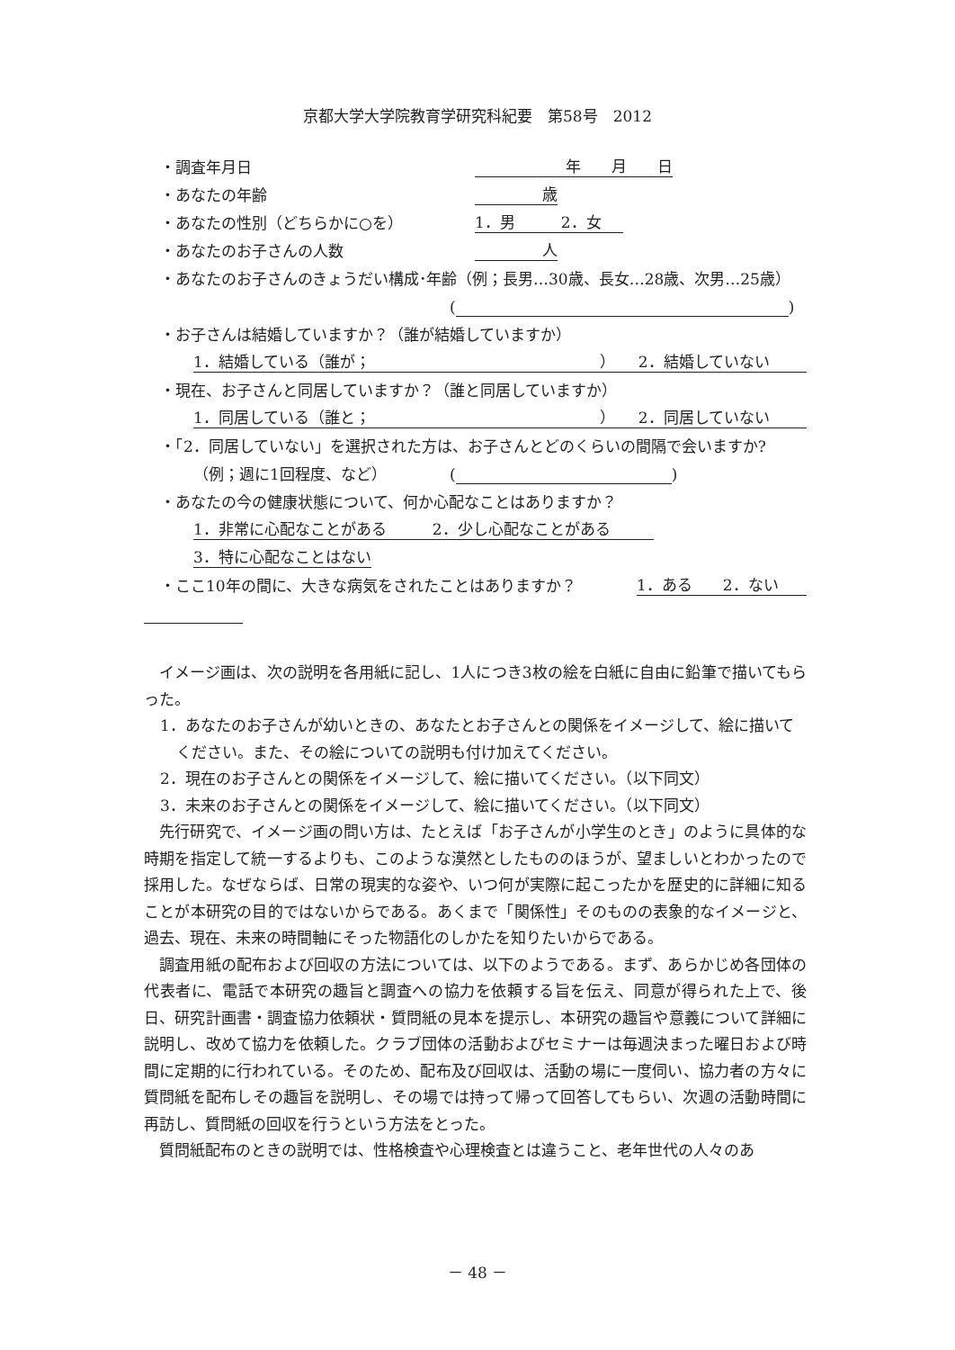京都大学大学院教育学研究科紀要　第58号　2012
・調査年月日 年　　月　　日
・あなたの年齢 歳
・あなたの性別（どちらかに○を） 1．男　　　2．女
・あなたのお子さんの人数 人
・あなたのお子さんのきょうだい構成･年齢（例；長男…30歳、長女…28歳、次男…25歳）
( )
・お子さんは結婚していますか？（誰が結婚していますか）
1．結婚している（誰が；　　　　　　　　　　　　　　　）　　2．結婚していない
・現在、お子さんと同居していますか？（誰と同居していますか）
1．同居している（誰と；　　　　　　　　　　　　　　　）　　2．同居していない
・「2．同居していない」を選択された方は、お子さんとどのくらいの間隔で会いますか?
（例；週に1回程度、など） ( )
・あなたの今の健康状態について、何か心配なことはありますか？
1．非常に心配なことがある　　　2．少し心配なことがある
3．特に心配なことはない
・ここ10年の間に、大きな病気をされたことはありますか？ 1．ある　　2．ない
イメージ画は、次の説明を各用紙に記し、1人につき3枚の絵を白紙に自由に鉛筆で描いてもらった。
1．あなたのお子さんが幼いときの、あなたとお子さんとの関係をイメージして、絵に描いてください。また、その絵についての説明も付け加えてください。
2．現在のお子さんとの関係をイメージして、絵に描いてください。（以下同文）
3．未来のお子さんとの関係をイメージして、絵に描いてください。（以下同文）
先行研究で、イメージ画の問い方は、たとえば「お子さんが小学生のとき」のように具体的な時期を指定して統一するよりも、このような漠然としたもののほうが、望ましいとわかったので採用した。なぜならば、日常の現実的な姿や、いつ何が実際に起こったかを歴史的に詳細に知ることが本研究の目的ではないからである。あくまで「関係性」そのものの表象的なイメージと、過去、現在、未来の時間軸にそった物語化のしかたを知りたいからである。
調査用紙の配布および回収の方法については、以下のようである。まず、あらかじめ各団体の代表者に、電話で本研究の趣旨と調査への協力を依頼する旨を伝え、同意が得られた上で、後日、研究計画書・調査協力依頼状・質問紙の見本を提示し、本研究の趣旨や意義について詳細に説明し、改めて協力を依頼した。クラブ団体の活動およびセミナーは毎週決まった曜日および時間に定期的に行われている。そのため、配布及び回収は、活動の場に一度伺い、協力者の方々に質問紙を配布しその趣旨を説明し、その場では持って帰って回答してもらい、次週の活動時間に再訪し、質問紙の回収を行うという方法をとった。
質問紙配布のときの説明では、性格検査や心理検査とは違うこと、老年世代の人々のあ
－ 48 －